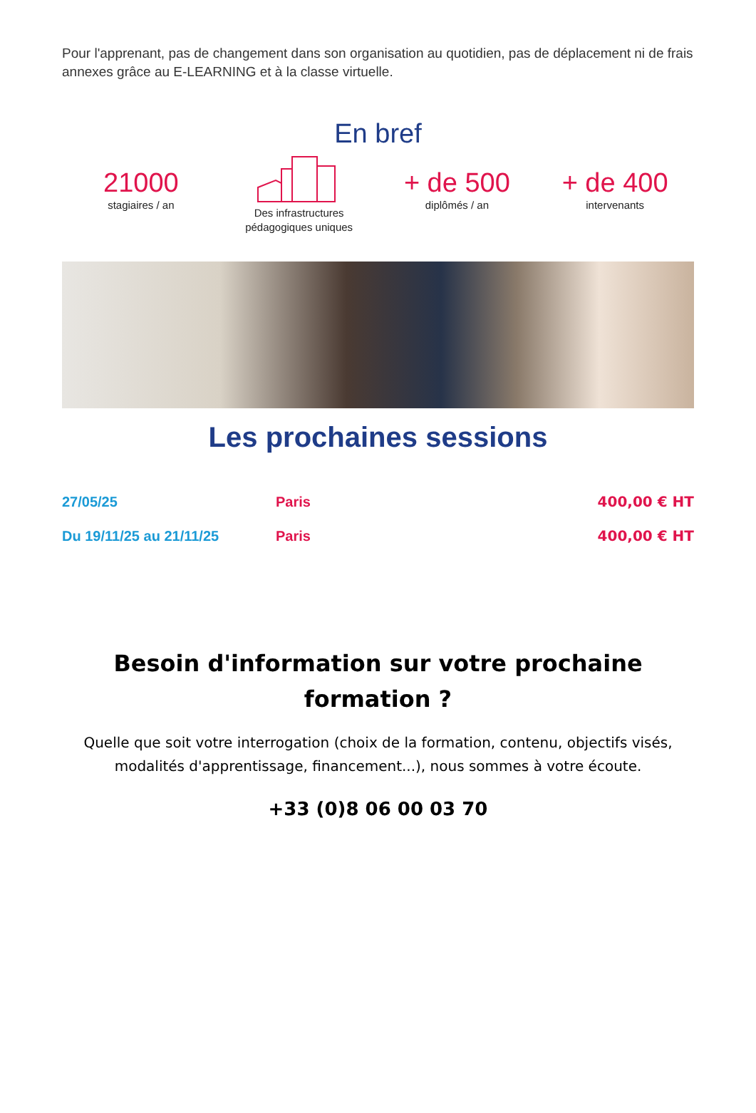Pour l'apprenant, pas de changement dans son organisation au quotidien, pas de déplacement ni de frais annexes grâce au E-LEARNING et à la classe virtuelle.
En bref
21000
stagiaires / an
Des infrastructures
pédagogiques uniques
+ de 500
diplômés / an
+ de 400
intervenants
Les prochaines sessions
| 27/05/25 | Paris | 400,00 € HT |
| Du 19/11/25 au 21/11/25 | Paris | 400,00 € HT |
Besoin d'information sur votre prochaine formation ?
Quelle que soit votre interrogation (choix de la formation, contenu, objectifs visés, modalités d'apprentissage, financement...), nous sommes à votre écoute.
+33 (0)8 06 00 03 70